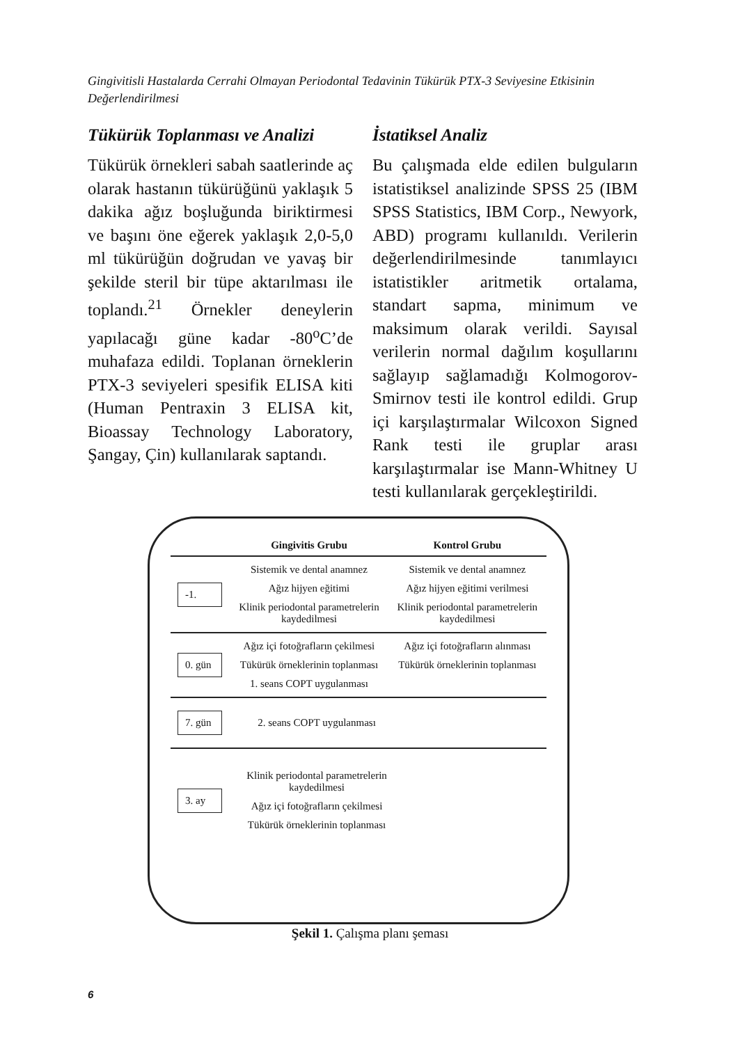Gingivitisli Hastalarda Cerrahi Olmayan Periodontal Tedavinin Tükürük PTX-3 Seviyesine Etkisinin Değerlendirilmesi
Tükürük Toplanması ve Analizi
Tükürük örnekleri sabah saatlerinde aç olarak hastanın tükürüğünü yaklaşık 5 dakika ağız boşluğunda biriktirmesi ve başını öne eğerek yaklaşık 2,0-5,0 ml tükürüğün doğrudan ve yavaş bir şekilde steril bir tüpe aktarılması ile toplandı.<sup>21</sup> Örnekler deneylerin yapılacağı güne kadar -80<sup>o</sup>C’de muhafaza edildi. Toplanan örneklerin PTX-3 seviyeleri spesifik ELISA kiti (Human Pentraxin 3 ELISA kit, Bioassay Technology Laboratory, Şangay, Çin) kullanılarak saptandı.
İstatiksel Analiz
Bu çalışmada elde edilen bulguların istatistiksel analizinde SPSS 25 (IBM SPSS Statistics, IBM Corp., Newyork, ABD) programı kullanıldı. Verilerin değerlendirilmesinde tanımlayıcı istatistikler aritmetik ortalama, standart sapma, minimum ve maksimum olarak verildi. Sayısal verilerin normal dağılım koşullarını sağlayıp sağlamadığı Kolmogorov-Smirnov testi ile kontrol edildi. Grup içi karşılaştırmalar Wilcoxon Signed Rank testi ile gruplar arası karşılaştırmalar ise Mann-Whitney U testi kullanılarak gerçekleştirildi.
Gingivitis Grubu Kontrol Grubu
-1.
Sistemik ve dental anamnez
Ağız hijyen eğitimi
Klinik periodontal parametrelerin kaydedilmesi
Sistemik ve dental anamnez
Ağız hijyen eğitimi verilmesi
Klinik periodontal parametrelerin kaydedilmesi
0. gün
Ağız içi fotoğrafların çekilmesi
Tükürük örneklerinin toplanması
1. seans COPT uygulanması
Ağız içi fotoğrafların alınması
Tükürük örneklerinin toplanması
7. gün
2. seans COPT uygulanması
3. ay
Klinik periodontal parametrelerin kaydedilmesi
Ağız içi fotoğrafların çekilmesi
Tükürük örneklerinin toplanması
Şekil 1. Çalışma planı şeması
6